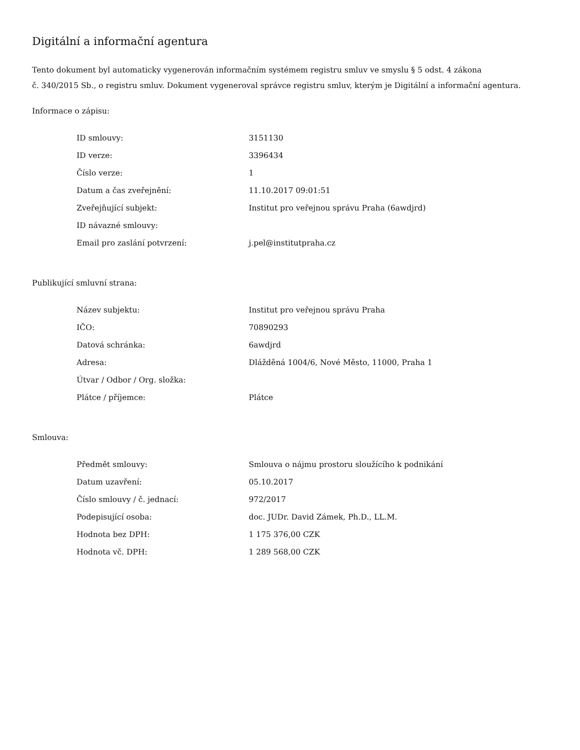Digitální a informační agentura
Tento dokument byl automaticky vygenerován informačním systémem registru smluv ve smyslu § 5 odst. 4 zákona
č. 340/2015 Sb., o registru smluv. Dokument vygeneroval správce registru smluv, kterým je Digitální a informační agentura.
Informace o zápisu:
| ID smlouvy: | 3151130 |
| ID verze: | 3396434 |
| Číslo verze: | 1 |
| Datum a čas zveřejnění: | 11.10.2017 09:01:51 |
| Zveřejňující subjekt: | Institut pro veřejnou správu Praha (6awdjrd) |
| ID návazné smlouvy: | |
| Email pro zaslání potvrzení: | j.pel@institutpraha.cz |
Publikující smluvní strana:
| Název subjektu: | Institut pro veřejnou správu Praha |
| IČO: | 70890293 |
| Datová schránka: | 6awdjrd |
| Adresa: | Dlážděná 1004/6, Nové Město, 11000, Praha 1 |
| Útvar / Odbor / Org. složka: | |
| Plátce / příjemce: | Plátce |
Smlouva:
| Předmět smlouvy: | Smlouva o nájmu prostoru sloužícího k podnikání |
| Datum uzavření: | 05.10.2017 |
| Číslo smlouvy / č. jednací: | 972/2017 |
| Podepisující osoba: | doc. JUDr. David Zámek, Ph.D., LL.M. |
| Hodnota bez DPH: | 1 175 376,00 CZK |
| Hodnota vč. DPH: | 1 289 568,00 CZK |